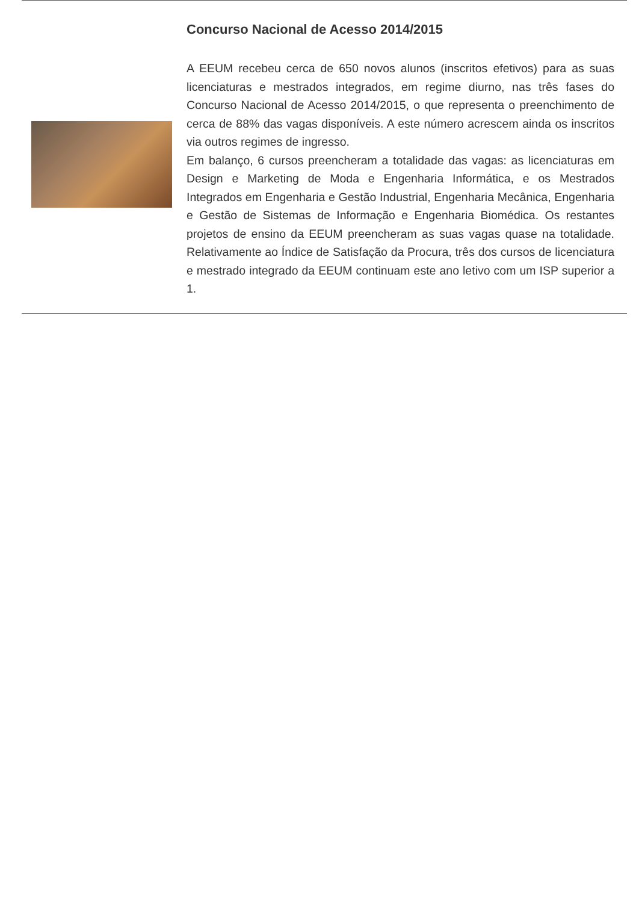Concurso Nacional de Acesso 2014/2015
A EEUM recebeu cerca de 650 novos alunos (inscritos efetivos) para as suas licenciaturas e mestrados integrados, em regime diurno, nas três fases do Concurso Nacional de Acesso 2014/2015, o que representa o preenchimento de cerca de 88% das vagas disponíveis. A este número acrescem ainda os inscritos via outros regimes de ingresso.
Em balanço, 6 cursos preencheram a totalidade das vagas: as licenciaturas em Design e Marketing de Moda e Engenharia Informática, e os Mestrados Integrados em Engenharia e Gestão Industrial, Engenharia Mecânica, Engenharia e Gestão de Sistemas de Informação e Engenharia Biomédica. Os restantes projetos de ensino da EEUM preencheram as suas vagas quase na totalidade. Relativamente ao Índice de Satisfação da Procura, três dos cursos de licenciatura e mestrado integrado da EEUM continuam este ano letivo com um ISP superior a 1.